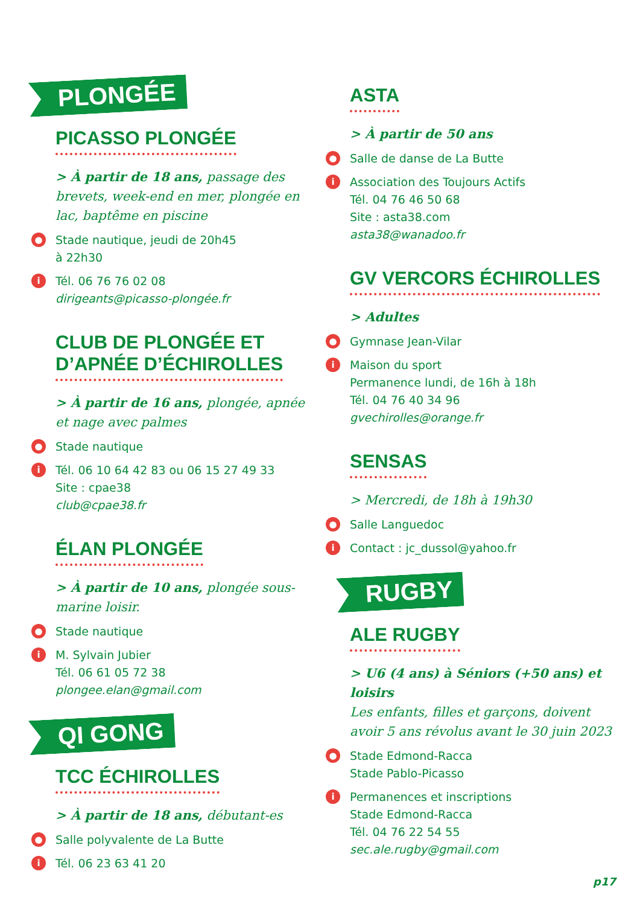PLONGÉE
PICASSO PLONGÉE
> À partir de 18 ans, passage des brevets, week-end en mer, plongée en lac, baptême en piscine
● Stade nautique, jeudi de 20h45
à 22h30
i Tél. 06 76 76 02 08
dirigeants@picasso-plongée.fr
CLUB DE PLONGÉE ET
D’APNÉE D’ÉCHIROLLES
> À partir de 16 ans, plongée, apnée et nage avec palmes
● Stade nautique
i Tél. 06 10 64 42 83 ou 06 15 27 49 33
Site : cpae38
club@cpae38.fr
ÉLAN PLONGÉE
> À partir de 10 ans, plongée sous-marine loisir.
● Stade nautique
i M. Sylvain Jubier
Tél. 06 61 05 72 38
plongee.elan@gmail.com
QI GONG
TCC ÉCHIROLLES
> À partir de 18 ans, débutant-es
● Salle polyvalente de La Butte
i Tél. 06 23 63 41 20
ASTA
> À partir de 50 ans
● Salle de danse de La Butte
i Association des Toujours Actifs
Tél. 04 76 46 50 68
Site : asta38.com
asta38@wanadoo.fr
GV VERCORS ÉCHIROLLES
> Adultes
● Gymnase Jean-Vilar
i Maison du sport
Permanence lundi, de 16h à 18h
Tél. 04 76 40 34 96
gvechirolles@orange.fr
SENSAS
> Mercredi, de 18h à 19h30
● Salle Languedoc
i Contact : jc_dussol@yahoo.fr
RUGBY
ALE RUGBY
> U6 (4 ans) à Séniors (+50 ans) et loisirs
Les enfants, filles et garçons, doivent avoir 5 ans révolus avant le 30 juin 2023
● Stade Edmond-Racca
Stade Pablo-Picasso
i Permanences et inscriptions
Stade Edmond-Racca
Tél. 04 76 22 54 55
sec.ale.rugby@gmail.com
p17